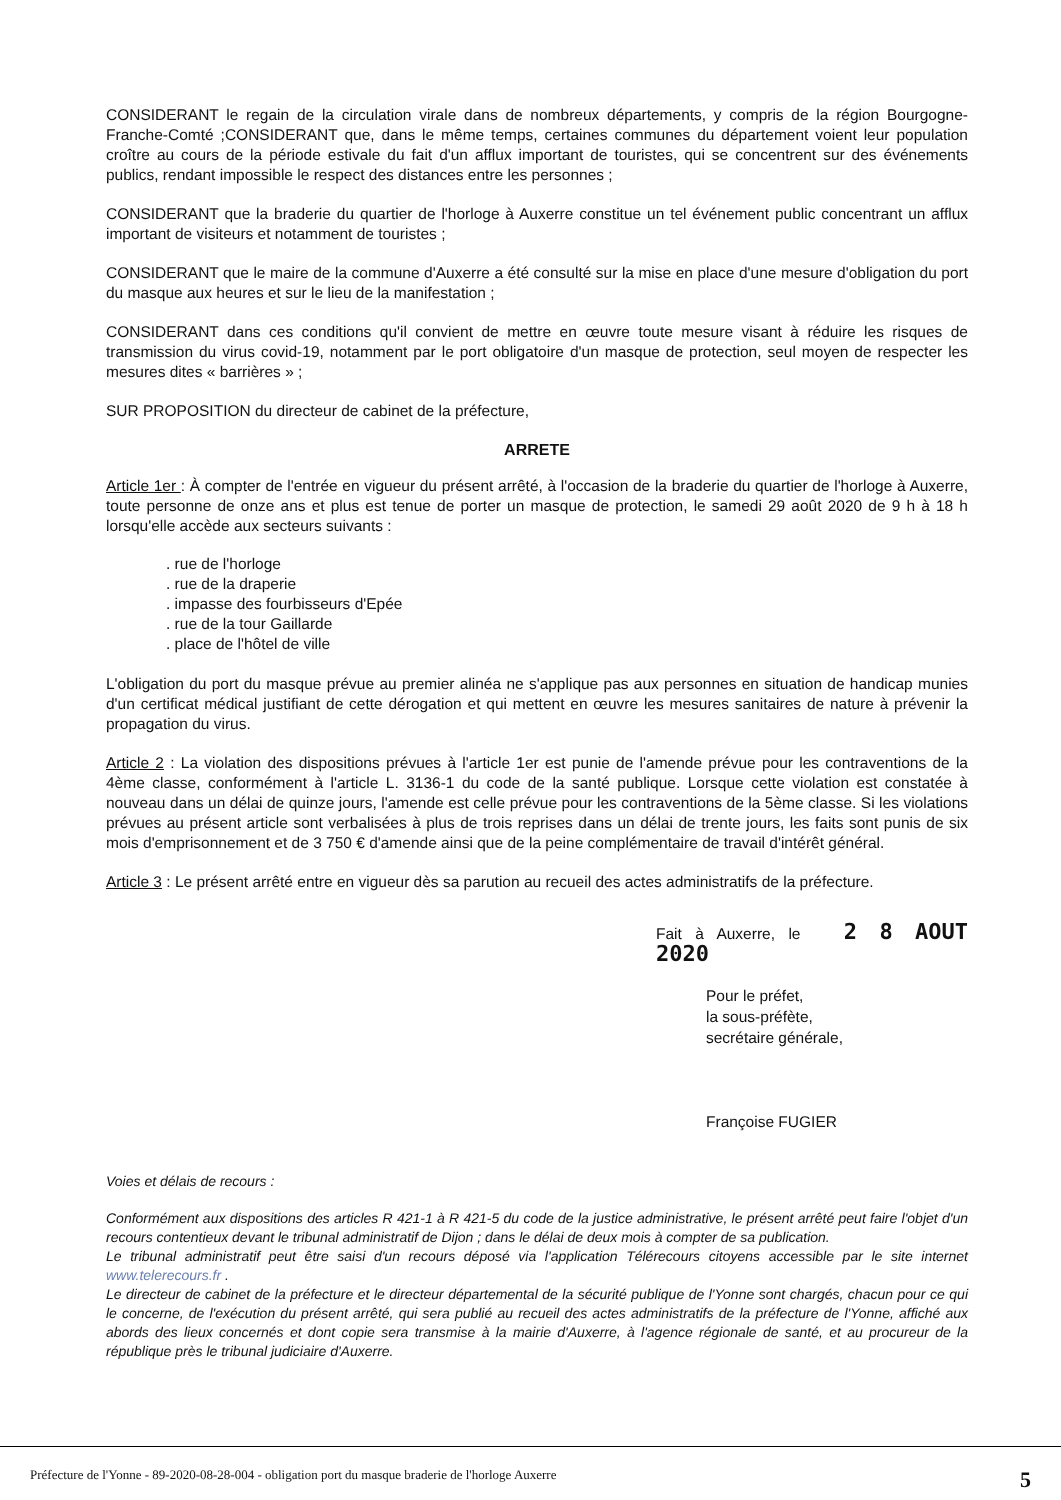CONSIDERANT le regain de la circulation virale dans de nombreux départements, y compris de la région Bourgogne-Franche-Comté ;CONSIDERANT que, dans le même temps, certaines communes du département voient leur population croître au cours de la période estivale du fait d'un afflux important de touristes, qui se concentrent sur des événements publics, rendant impossible le respect des distances entre les personnes ;
CONSIDERANT que la braderie du quartier de l'horloge à Auxerre constitue un tel événement public concentrant un afflux important de visiteurs et notamment de touristes ;
CONSIDERANT que le maire de la commune d'Auxerre a été consulté sur la mise en place d'une mesure d'obligation du port du masque aux heures et sur le lieu de la manifestation ;
CONSIDERANT dans ces conditions qu'il convient de mettre en œuvre toute mesure visant à réduire les risques de transmission du virus covid-19, notamment par le port obligatoire d'un masque de protection, seul moyen de respecter les mesures dites « barrières » ;
SUR PROPOSITION du directeur de cabinet de la préfecture,
ARRETE
Article 1er : À compter de l'entrée en vigueur du présent arrêté, à l'occasion de la braderie du quartier de l'horloge à Auxerre, toute personne de onze ans et plus est tenue de porter un masque de protection, le samedi 29 août 2020 de 9 h à 18 h lorsqu'elle accède aux secteurs suivants :
. rue de l'horloge
. rue de la draperie
. impasse des fourbisseurs d'Epée
. rue de la tour Gaillarde
. place de l'hôtel de ville
L'obligation du port du masque prévue au premier alinéa ne s'applique pas aux personnes en situation de handicap munies d'un certificat médical justifiant de cette dérogation et qui mettent en œuvre les mesures sanitaires de nature à prévenir la propagation du virus.
Article 2 : La violation des dispositions prévues à l'article 1er est punie de l'amende prévue pour les contraventions de la 4ème classe, conformément à l'article L. 3136-1 du code de la santé publique. Lorsque cette violation est constatée à nouveau dans un délai de quinze jours, l'amende est celle prévue pour les contraventions de la 5ème classe. Si les violations prévues au présent article sont verbalisées à plus de trois reprises dans un délai de trente jours, les faits sont punis de six mois d'emprisonnement et de 3 750 € d'amende ainsi que de la peine complémentaire de travail d'intérêt général.
Article 3 : Le présent arrêté entre en vigueur dès sa parution au recueil des actes administratifs de la préfecture.
Fait à Auxerre, le 2 8 AOUT 2020
Pour le préfet,
la sous-préfète,
secrétaire générale,
Françoise FUGIER
Voies et délais de recours :
Conformément aux dispositions des articles R 421-1 à R 421-5 du code de la justice administrative, le présent arrêté peut faire l'objet d'un recours contentieux devant le tribunal administratif de Dijon ; dans le délai de deux mois à compter de sa publication.
Le tribunal administratif peut être saisi d'un recours déposé via l'application Télérecours citoyens accessible par le site internet www.telerecours.fr .
Le directeur de cabinet de la préfecture et le directeur départemental de la sécurité publique de l'Yonne sont chargés, chacun pour ce qui le concerne, de l'exécution du présent arrêté, qui sera publié au recueil des actes administratifs de la préfecture de l'Yonne, affiché aux abords des lieux concernés et dont copie sera transmise à la mairie d'Auxerre, à l'agence régionale de santé, et au procureur de la république près le tribunal judiciaire d'Auxerre.
Préfecture de l'Yonne - 89-2020-08-28-004 - obligation port du masque braderie de l'horloge Auxerre 5